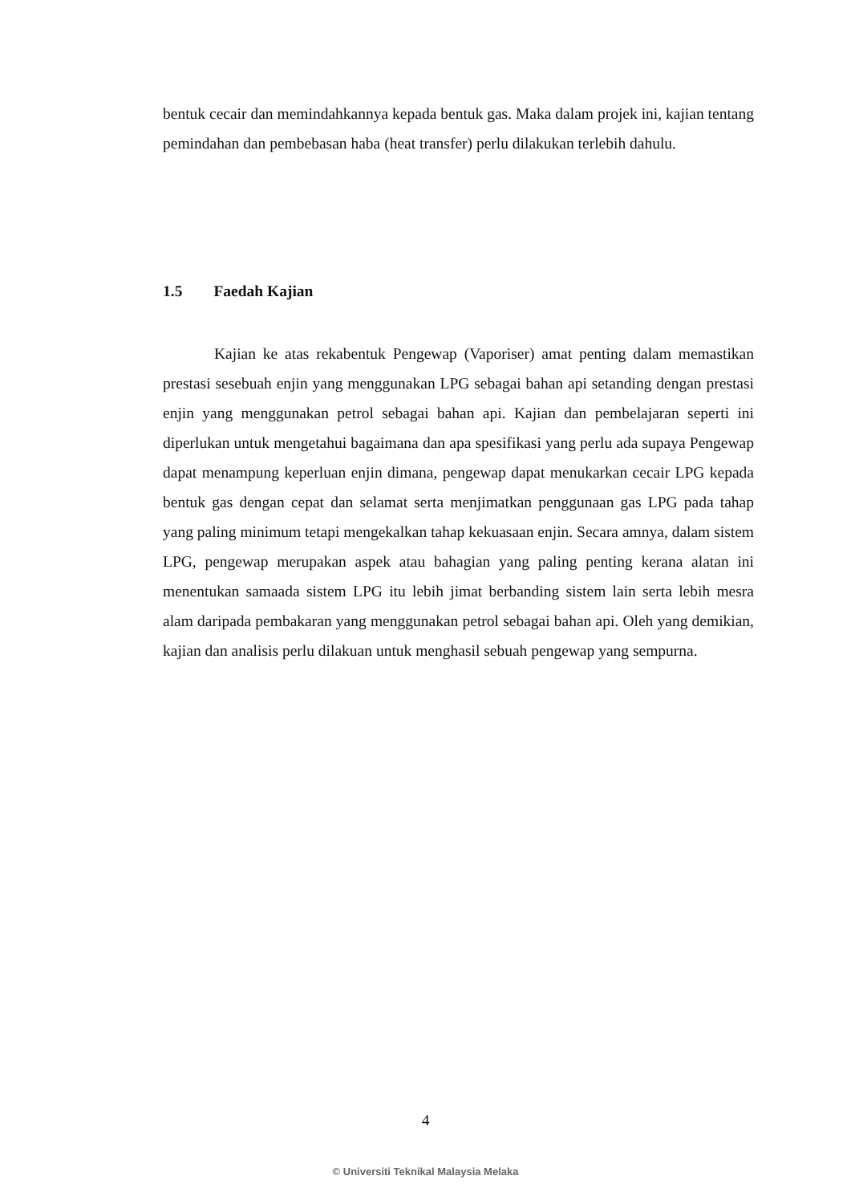bentuk cecair dan memindahkannya kepada bentuk gas. Maka dalam projek ini, kajian tentang pemindahan dan pembebasan haba (heat transfer) perlu dilakukan terlebih dahulu.
1.5 Faedah Kajian
Kajian ke atas rekabentuk Pengewap (Vaporiser) amat penting dalam memastikan prestasi sesebuah enjin yang menggunakan LPG sebagai bahan api setanding dengan prestasi enjin yang menggunakan petrol sebagai bahan api. Kajian dan pembelajaran seperti ini diperlukan untuk mengetahui bagaimana dan apa spesifikasi yang perlu ada supaya Pengewap dapat menampung keperluan enjin dimana, pengewap dapat menukarkan cecair LPG kepada bentuk gas dengan cepat dan selamat serta menjimatkan penggunaan gas LPG pada tahap yang paling minimum tetapi mengekalkan tahap kekuasaan enjin. Secara amnya, dalam sistem LPG, pengewap merupakan aspek atau bahagian yang paling penting kerana alatan ini menentukan samaada sistem LPG itu lebih jimat berbanding sistem lain serta lebih mesra alam daripada pembakaran yang menggunakan petrol sebagai bahan api. Oleh yang demikian, kajian dan analisis perlu dilakuan untuk menghasil sebuah pengewap yang sempurna.
4
© Universiti Teknikal Malaysia Melaka